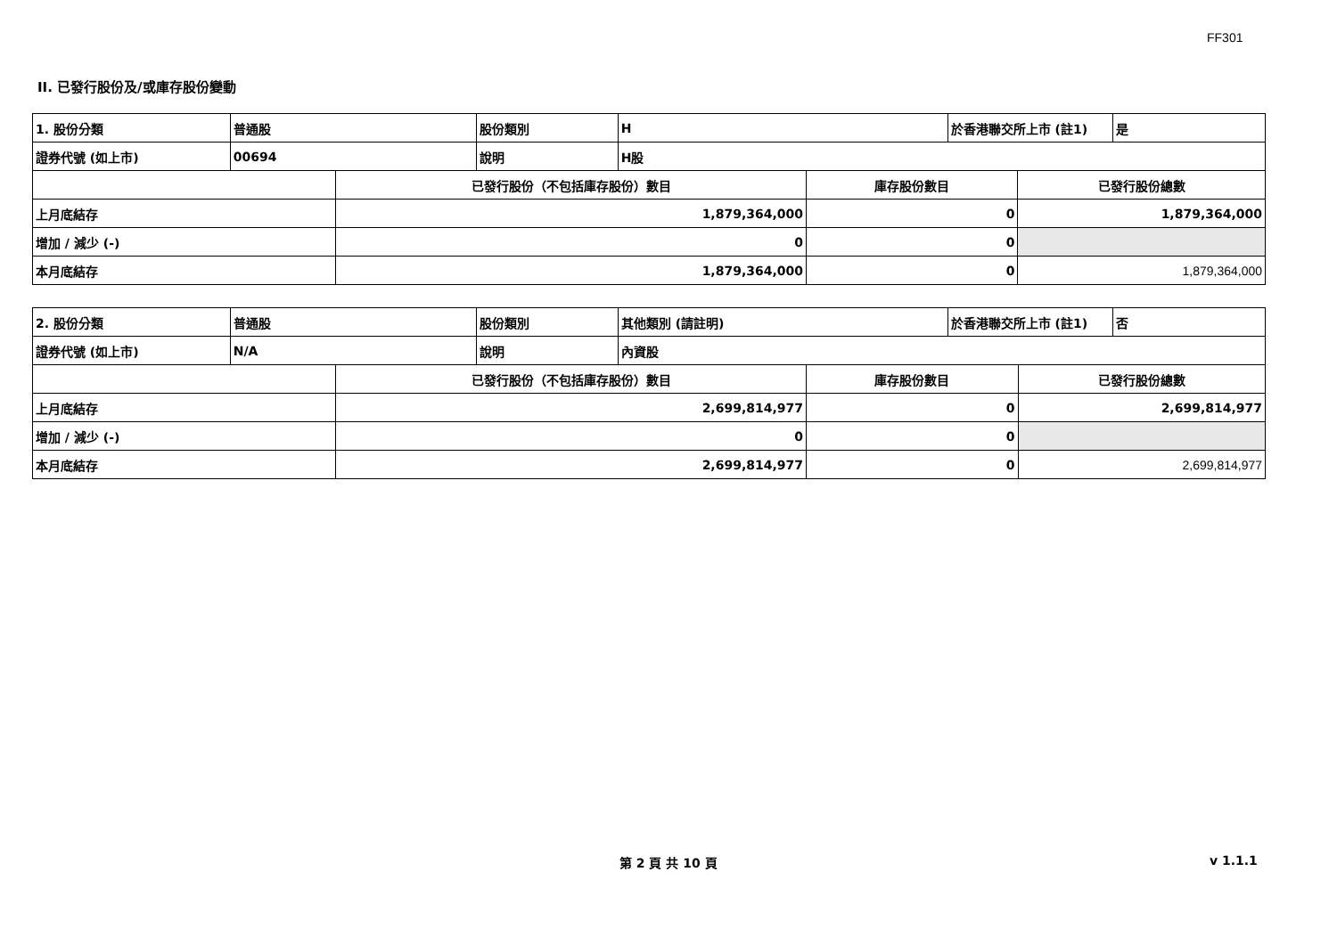FF301
II. 已發行股份及/或庫存股份變動
| 1. 股份分類 | 普通股 | | 股份類別 | H | | 於香港聯交所上市 (註1) | | 是 |
| 證券代號 (如上市) | 00694 | | 說明 | H股 | | | | |
| | | 已發行股份（不包括庫存股份）數目 | | | 庫存股份數目 | | 已發行股份總數 | |
| 上月底結存 | | 1,879,364,000 | | | 0 | | 1,879,364,000 | |
| 增加 / 減少 (-) | | 0 | | | 0 | | | |
| 本月底結存 | | 1,879,364,000 | | | 0 | | 1,879,364,000 | |
| 2. 股份分類 | 普通股 | | 股份類別 | 其他類別 (請註明) | | 於香港聯交所上市 (註1) | | 否 |
| 證券代號 (如上市) | N/A | | 說明 | 內資股 | | | | |
| | | 已發行股份（不包括庫存股份）數目 | | | 庫存股份數目 | | 已發行股份總數 | |
| 上月底結存 | | 2,699,814,977 | | | 0 | | 2,699,814,977 | |
| 增加 / 減少 (-) | | 0 | | | 0 | | | |
| 本月底結存 | | 2,699,814,977 | | | 0 | | 2,699,814,977 | |
第 2 頁 共 10 頁 v 1.1.1